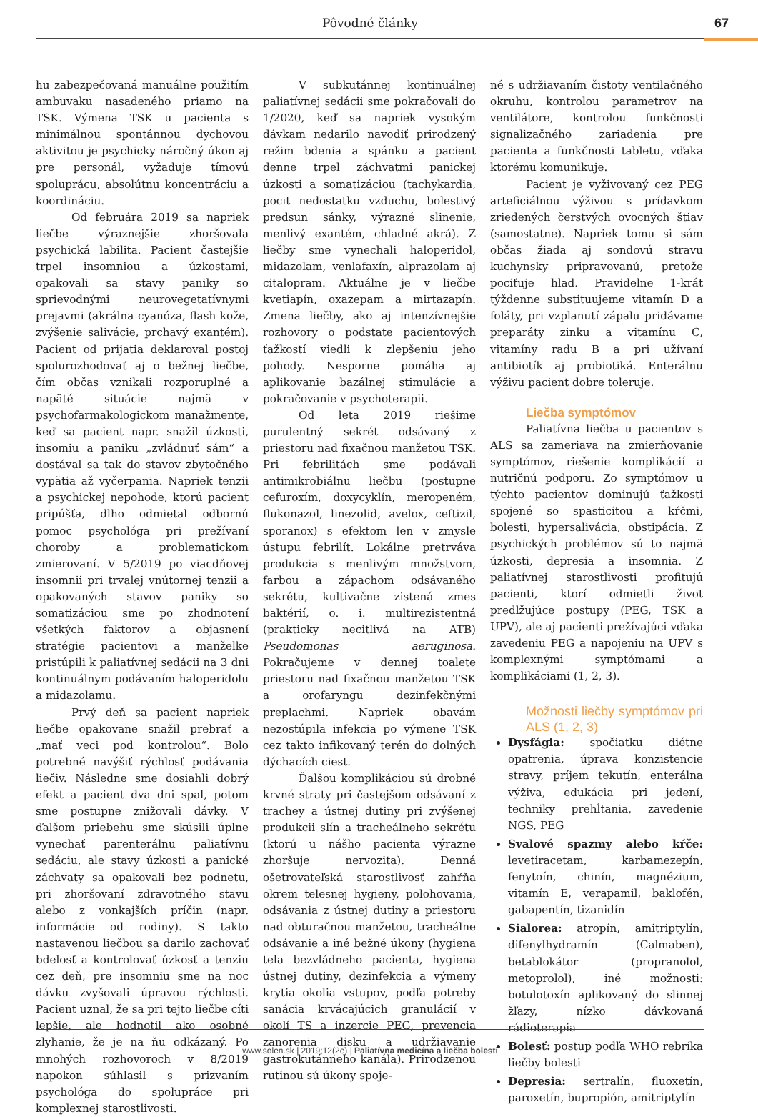Pôvodné články
67
hu zabezpečovaná manuálne použitím ambuvaku nasadeného priamo na TSK. Výmena TSK u pacienta s minimálnou spontánnou dychovou aktivitou je psychicky náročný úkon aj pre personál, vyžaduje tímovú spoluprácu, absolútnu koncentráciu a koordináciu.
Od februára 2019 sa napriek liečbe výraznejšie zhoršovala psychická labilita. Pacient častejšie trpel insomniou a úzkosťami, opakovali sa stavy paniky so sprievodnými neurovegetatívnymi prejavmi (akrálna cyanóza, flash kože, zvýšenie salivácie, prchavý exantém). Pacient od prijatia deklaroval postoj spolurozhodovať aj o bežnej liečbe, čím občas vznikali rozporuplné a napäté situácie najmä v psychofarmakologickom manažmente, keď sa pacient napr. snažil úzkosti, insomiu a paniku „zvládnuť sám“ a dostával sa tak do stavov zbytočného vypätia až vyčerpania. Napriek tenzii a psychickej nepohode, ktorú pacient pripúšťa, dlho odmietal odbornú pomoc psychológa pri prežívaní choroby a problematickom zmierovaní. V 5/2019 po viacdňovej insomnii pri trvalej vnútornej tenzii a opakovaných stavov paniky so somatizáciou sme po zhodnotení všetkých faktorov a objasnení stratégie pacientovi a manželke pristúpili k paliatívnej sedácii na 3 dni kontinuálnym podávaním haloperidolu a midazolamu.
Prvý deň sa pacient napriek liečbe opakovane snažil prebrať a „mať veci pod kontrolou“. Bolo potrebné navýšiť rýchlosť podávania liečiv. Následne sme dosiahli dobrý efekt a pacient dva dni spal, potom sme postupne znižovali dávky. V ďalšom priebehu sme skúsili úplne vynechať parenterálnu paliatívnu sedáciu, ale stavy úzkosti a panické záchvaty sa opakovali bez podnetu, pri zhoršovaní zdravotného stavu alebo z vonkajších príčin (napr. informácie od rodiny). S takto nastavenou liečbou sa darilo zachovať bdelosť a kontrolovať úzkosť a tenziu cez deň, pre insomniu sme na noc dávku zvyšovali úpravou rýchlosti. Pacient uznal, že sa pri tejto liečbe cíti lepšie, ale hodnotil ako osobné zlyhanie, že je na ňu odkázaný. Po mnohých rozhovoroch v 8/2019 napokon súhlasil s prizvaním psychológa do spolupráce pri komplexnej starostlivosti.
V subkutánnej kontinuálnej paliatívnej sedácii sme pokračovali do 1/2020, keď sa napriek vysokým dávkam nedarilo navodiť prirodzený režim bdenia a spánku a pacient denne trpel záchvatmi panickej úzkosti a somatizáciou (tachykardia, pocit nedostatku vzduchu, bolestivý predsun sánky, výrazné slinenie, menlivý exantém, chladné akrá). Z liečby sme vynechali haloperidol, midazolam, venlafaxín, alprazolam aj citalopram. Aktuálne je v liečbe kvetiapín, oxazepam a mirtazapín. Zmena liečby, ako aj intenzívnejšie rozhovory o podstate pacientových ťažkostí viedli k zlepšeniu jeho pohody. Nesporne pomáha aj aplikovanie bazálnej stimulácie a pokračovanie v psychoterapii.
Od leta 2019 riešime purulentný sekrét odsávaný z priestoru nad fixačnou manžetou TSK. Pri febrilitách sme podávali antimikrobiálnu liečbu (postupne cefuroxím, doxycyklín, meropeném, flukonazol, linezolid, avelox, ceftizil, sporanox) s efektom len v zmysle ústupu febrilít. Lokálne pretrváva produkcia s menlivým množstvom, farbou a zápachom odsávaného sekrétu, kultivačne zistená zmes baktérií, o. i. multirezistentná (prakticky necitlivá na ATB) Pseudomonas aeruginosa. Pokračujeme v dennej toalete priestoru nad fixačnou manžetou TSK a orofaryngu dezinfekčnými preplachmi. Napriek obavám nezostúpila infekcia po výmene TSK cez takto infikovaný terén do dolných dýchacích ciest.
Ďalšou komplikáciou sú drobné krvné straty pri častejšom odsávaní z trachey a ústnej dutiny pri zvýšenej produkcii slín a tracheálneho sekrétu (ktorú u nášho pacienta výrazne zhoršuje nervozita). Denná ošetrovateľská starostlivosť zahŕňa okrem telesnej hygieny, polohovania, odsávania z ústnej dutiny a priestoru nad obturačnou manžetou, tracheálne odsávanie a iné bežné úkony (hygiena tela bezvládneho pacienta, hygiena ústnej dutiny, dezinfekcia a výmeny krytia okolia vstupov, podľa potreby sanácia krvácajúcich granulácií v okolí TS a inzercie PEG, prevencia zanorenia disku a udržiavanie gastrokutánneho kanála). Prirodzenou rutinou sú úkony spoje-
né s udržiavaním čistoty ventilačného okruhu, kontrolou parametrov na ventilátore, kontrolou funkčnosti signalizačného zariadenia pre pacienta a funkčnosti tabletu, vďaka ktorému komunikuje.
Pacient je vyživovaný cez PEG arteficiálnou výživou s prídavkom zriedených čerstvých ovocných štiav (samostatne). Napriek tomu si sám občas žiada aj sondovú stravu kuchynsky pripravovanú, pretože pociťuje hlad. Pravidelne 1-krát týždenne substituujeme vitamín D a foláty, pri vzplanutí zápalu pridávame preparáty zinku a vitamínu C, vitamíny radu B a pri užívaní antibiotík aj probiotiká. Enterálnu výživu pacient dobre toleruje.
Liečba symptómov
Paliatívna liečba u pacientov s ALS sa zameriava na zmierňovanie symptómov, riešenie komplikácií a nutričnú podporu. Zo symptómov u týchto pacientov dominujú ťažkosti spojené so spasticitou a kŕčmi, bolesti, hypersalivácia, obstipácia. Z psychických problémov sú to najmä úzkosti, depresia a insomnia. Z paliatívnej starostlivosti profitujú pacienti, ktorí odmietli život predlžujúce postupy (PEG, TSK a UPV), ale aj pacienti prežívajúci vďaka zavedeniu PEG a napojeniu na UPV s komplexnými symptómami a komplikáciami (1, 2, 3).
Možnosti liečby symptómov pri ALS (1, 2, 3)
Dysfágia: spočiatku diétne opatrenia, úprava konzistencie stravy, príjem tekutín, enterálna výživa, edukácia pri jedení, techniky prehĺtania, zavedenie NGS, PEG
Svalové spazmy alebo kŕče: levetiracetam, karbamezepín, fenytoín, chinín, magnézium, vitamín E, verapamil, baklofén, gabapentín, tizanidín
Sialorea: atropín, amitriptylín, difenylhydramín (Calmaben), betablokátor (propranolol, metoprolol), iné možnosti: botulotoxín aplikovaný do slinnej žľazy, nízko dávkovaná rádioterapia
Bolesť: postup podľa WHO rebríka liečby bolesti
Depresia: sertralín, fluoxetín, paroxetín, bupropión, amitriptylín
www.solen.sk | 2019;12(2e) | Paliatívna medicína a liečba bolesti